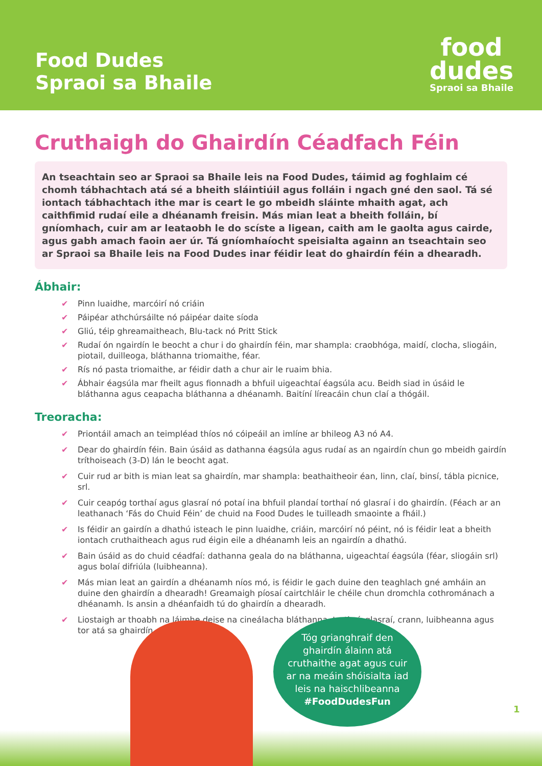Food Dudes
Spraoi sa Bhaile
food
dudes
Spraoi sa Bhaile
Cruthaigh do Ghairdín Céadfach Féin
An tseachtain seo ar Spraoi sa Bhaile leis na Food Dudes, táimid ag foghlaim cé chomh tábhachtach atá sé a bheith sláintiúil agus folláin i ngach gné den saol. Tá sé iontach tábhachtach ithe mar is ceart le go mbeidh sláinte mhaith agat, ach caithfimid rudaí eile a dhéanamh freisin. Más mian leat a bheith folláin, bí gníomhach, cuir am ar leataobh le do scíste a ligean, caith am le gaolta agus cairde, agus gabh amach faoin aer úr. Tá gníomhaíocht speisialta againn an tseachtain seo ar Spraoi sa Bhaile leis na Food Dudes inar féidir leat do ghairdín féin a dhearadh.
Ábhair:
✔ Pinn luaidhe, marcóirí nó criáin
✔ Páipéar athchúrsáilte nó páipéar daite síoda
✔ Gliú, téip ghreamaitheach, Blu-tack nó Pritt Stick
✔ Rudaí ón ngairdín le beocht a chur i do ghairdín féin, mar shampla: craobhóga, maidí, clocha, sliogáin, piotail, duilleoga, bláthanna triomaithe, féar.
✔ Rís nó pasta triomaithe, ar féidir dath a chur air le ruaim bhia.
✔ Ábhair éagsúla mar fheilt agus fionnadh a bhfuil uigeachtaí éagsúla acu. Beidh siad in úsáid le bláthanna agus ceapacha bláthanna a dhéanamh. Baitíní líreacáin chun claí a thógáil.
Treoracha:
✔ Priontáil amach an teimpléad thíos nó cóipeáil an imlíne ar bhileog A3 nó A4.
✔ Dear do ghairdín féin. Bain úsáid as dathanna éagsúla agus rudaí as an ngairdín chun go mbeidh gairdín tríthoiseach (3-D) lán le beocht agat.
✔ Cuir rud ar bith is mian leat sa ghairdín, mar shampla: beathaitheoir éan, linn, claí, binsí, tábla picnice, srl.
✔ Cuir ceapóg torthaí agus glasraí nó potaí ina bhfuil plandaí torthaí nó glasraí i do ghairdín. (Féach ar an leathanach ‘Fás do Chuid Féin’ de chuid na Food Dudes le tuilleadh smaointe a fháil.)
✔ Is féidir an gairdín a dhathú isteach le pinn luaidhe, criáin, marcóirí nó péint, nó is féidir leat a bheith iontach cruthaitheach agus rud éigin eile a dhéanamh leis an ngairdín a dhathú.
✔ Bain úsáid as do chuid céadfaí: dathanna geala do na bláthanna, uigeachtaí éagsúla (féar, sliogáin srl) agus bolaí difriúla (luibheanna).
✔ Más mian leat an gairdín a dhéanamh níos mó, is féidir le gach duine den teaghlach gné amháin an duine den ghairdín a dhearadh! Greamaigh píosaí cairtchláir le chéile chun dromchla cothrománach a dhéanamh. Is ansin a dhéanfaidh tú do ghairdín a dhearadh.
✔ Liostaigh ar thoabh na láimhe deise na cineálacha bláthanna, torthaí, glasraí, crann, luibheanna agus tor atá sa ghairdín.
Tóg grianghraif den
ghairdín álainn atá
cruthaithe agat agus cuir
ar na meáin shóisialta iad
leis na haischlibeanna
#FoodDudesFun
1